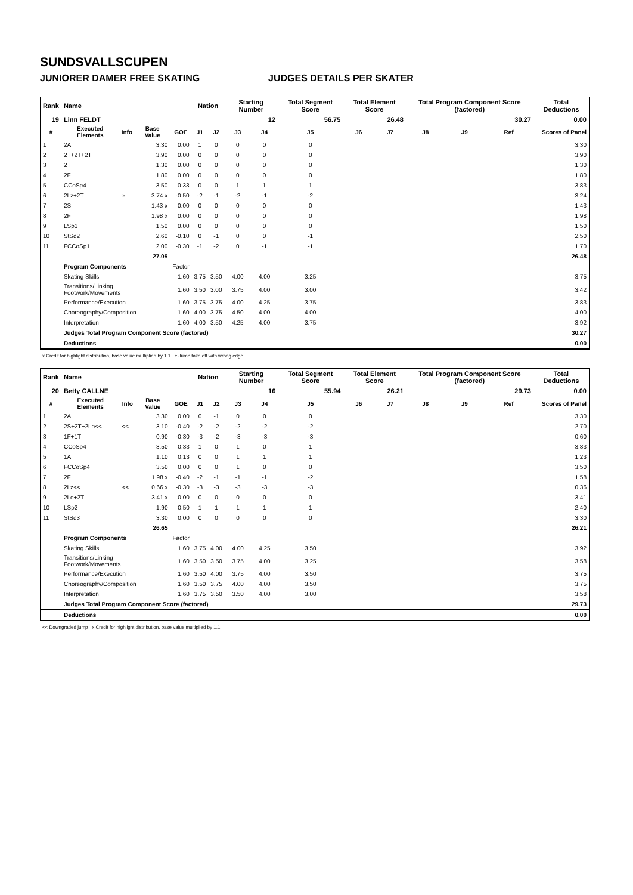SUNDSVALLSCUPEN
JUNIORER DAMER FREE SKATING JUDGES DETAILS PER SKATER
| Rank | Name | | | | Nation | | Starting Number | | Total Segment Score | Total Element Score | | Total Program Component Score (factored) | | | Total Deductions |
| 19 | Linn FELDT | | | | | | 12 | | 56.75 | 26.48 | | 30.27 | | | 0.00 |
| # | Executed Elements | Info | Base Value | GOE | J1 | J2 | J3 | J4 | J5 | J6 | J7 | J8 | J9 | Ref | Scores of Panel |
| 1 | 2A | | 3.30 | 0.00 | 1 | 0 | 0 | 0 | 0 | | | | | | 3.30 |
| 2 | 2T+2T+2T | | 3.90 | 0.00 | 0 | 0 | 0 | 0 | 0 | | | | | | 3.90 |
| 3 | 2T | | 1.30 | 0.00 | 0 | 0 | 0 | 0 | 0 | | | | | | 1.30 |
| 4 | 2F | | 1.80 | 0.00 | 0 | 0 | 0 | 0 | 0 | | | | | | 1.80 |
| 5 | CCoSp4 | | 3.50 | 0.33 | 0 | 0 | 1 | 1 | 1 | | | | | | 3.83 |
| 6 | 2Lz+2T | e | 3.74 x | -0.50 | -2 | -1 | -2 | -1 | -2 | | | | | | 3.24 |
| 7 | 2S | | 1.43 x | 0.00 | 0 | 0 | 0 | 0 | 0 | | | | | | 1.43 |
| 8 | 2F | | 1.98 x | 0.00 | 0 | 0 | 0 | 0 | 0 | | | | | | 1.98 |
| 9 | LSp1 | | 1.50 | 0.00 | 0 | 0 | 0 | 0 | 0 | | | | | | 1.50 |
| 10 | StSq2 | | 2.60 | -0.10 | 0 | -1 | 0 | 0 | -1 | | | | | | 2.50 |
| 11 | FCCoSp1 | | 2.00 | -0.30 | -1 | -2 | 0 | -1 | -1 | | | | | | 1.70 |
| | | | 27.05 | | | | | | | | | | | | 26.48 |
| | Program Components | | | Factor | | | | | | | | | | | |
| | Skating Skills | | | 1.60 | 3.75 | 3.50 | 4.00 | 4.00 | 3.25 | | | | | | 3.75 |
| | Transitions/Linking Footwork/Movements | | | 1.60 | 3.50 | 3.00 | 3.75 | 4.00 | 3.00 | | | | | | 3.42 |
| | Performance/Execution | | | 1.60 | 3.75 | 3.75 | 4.00 | 4.25 | 3.75 | | | | | | 3.83 |
| | Choreography/Composition | | | 1.60 | 4.00 | 3.75 | 4.50 | 4.00 | 4.00 | | | | | | 4.00 |
| | Interpretation | | | 1.60 | 4.00 | 3.50 | 4.25 | 4.00 | 3.75 | | | | | | 3.92 |
| | Judges Total Program Component Score (factored) | | | | | | | | | | | | | | 30.27 |
| | Deductions | | | | | | | | | | | | | | 0.00 |
x Credit for highlight distribution, base value multiplied by 1.1 e Jump take off with wrong edge
| Rank | Name | | | | Nation | | Starting Number | | Total Segment Score | Total Element Score | | Total Program Component Score (factored) | | | Total Deductions |
| 20 | Betty CALLNE | | | | | | 16 | | 55.94 | 26.21 | | 29.73 | | | 0.00 |
| # | Executed Elements | Info | Base Value | GOE | J1 | J2 | J3 | J4 | J5 | J6 | J7 | J8 | J9 | Ref | Scores of Panel |
| 1 | 2A | | 3.30 | 0.00 | 0 | -1 | 0 | 0 | 0 | | | | | | 3.30 |
| 2 | 2S+2T+2Lo<< | << | 3.10 | -0.40 | -2 | -2 | -2 | -2 | -2 | | | | | | 2.70 |
| 3 | 1F+1T | | 0.90 | -0.30 | -3 | -2 | -3 | -3 | -3 | | | | | | 0.60 |
| 4 | CCoSp4 | | 3.50 | 0.33 | 1 | 0 | 1 | 0 | 1 | | | | | | 3.83 |
| 5 | 1A | | 1.10 | 0.13 | 0 | 0 | 1 | 1 | 1 | | | | | | 1.23 |
| 6 | FCCoSp4 | | 3.50 | 0.00 | 0 | 0 | 1 | 0 | 0 | | | | | | 3.50 |
| 7 | 2F | | 1.98 x | -0.40 | -2 | -1 | -1 | -1 | -2 | | | | | | 1.58 |
| 8 | 2Lz<< | << | 0.66 x | -0.30 | -3 | -3 | -3 | -3 | -3 | | | | | | 0.36 |
| 9 | 2Lo+2T | | 3.41 x | 0.00 | 0 | 0 | 0 | 0 | 0 | | | | | | 3.41 |
| 10 | LSp2 | | 1.90 | 0.50 | 1 | 1 | 1 | 1 | 1 | | | | | | 2.40 |
| 11 | StSq3 | | 3.30 | 0.00 | 0 | 0 | 0 | 0 | 0 | | | | | | 3.30 |
| | | | 26.65 | | | | | | | | | | | | 26.21 |
| | Program Components | | | Factor | | | | | | | | | | | |
| | Skating Skills | | | 1.60 | 3.75 | 4.00 | 4.00 | 4.25 | 3.50 | | | | | | 3.92 |
| | Transitions/Linking Footwork/Movements | | | 1.60 | 3.50 | 3.50 | 3.75 | 4.00 | 3.25 | | | | | | 3.58 |
| | Performance/Execution | | | 1.60 | 3.50 | 4.00 | 3.75 | 4.00 | 3.50 | | | | | | 3.75 |
| | Choreography/Composition | | | 1.60 | 3.50 | 3.75 | 4.00 | 4.00 | 3.50 | | | | | | 3.75 |
| | Interpretation | | | 1.60 | 3.75 | 3.50 | 3.50 | 4.00 | 3.00 | | | | | | 3.58 |
| | Judges Total Program Component Score (factored) | | | | | | | | | | | | | | 29.73 |
| | Deductions | | | | | | | | | | | | | | 0.00 |
<< Downgraded jump x Credit for highlight distribution, base value multiplied by 1.1